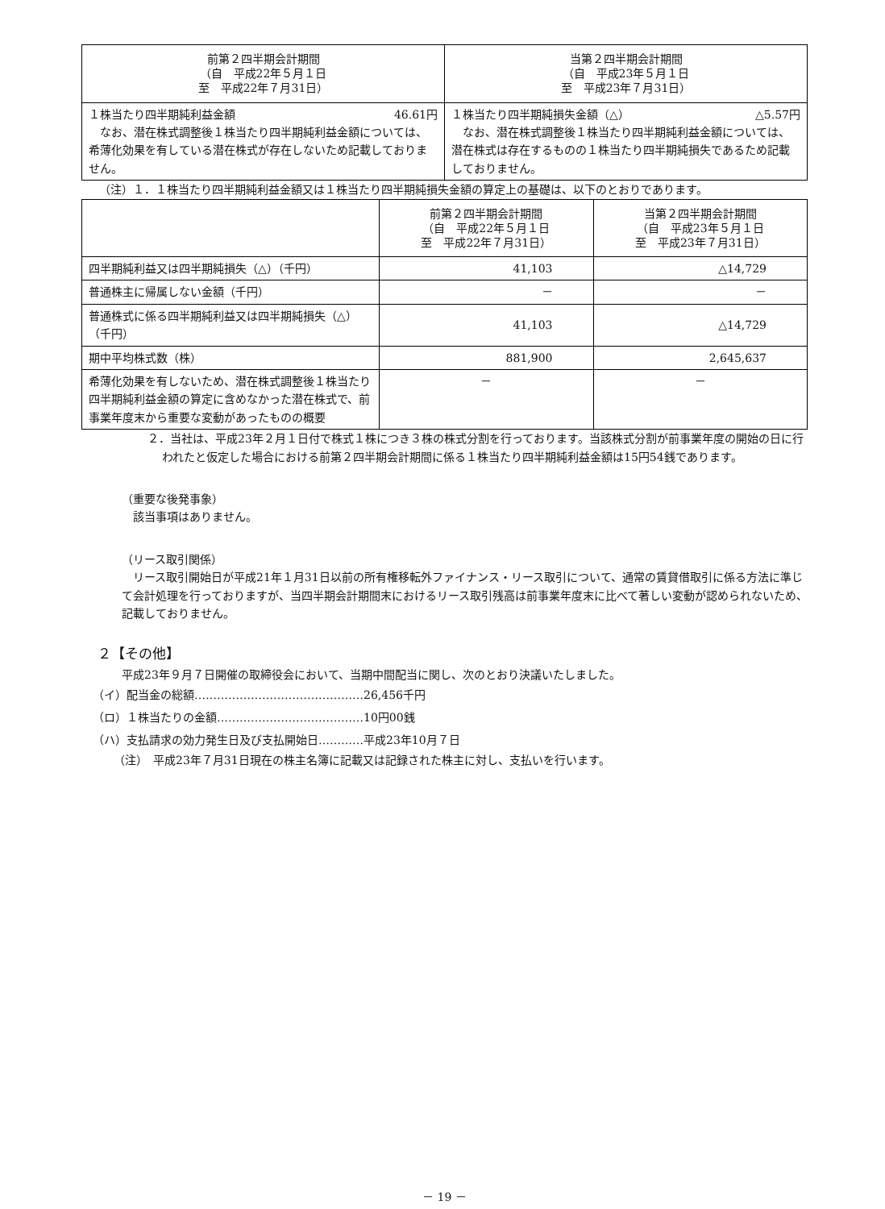| 前第２四半期会計期間 （自 平成22年５月１日 至 平成22年７月31日） | 当第２四半期会計期間 （自 平成23年５月１日 至 平成23年７月31日） |
| --- | --- |
| １株当たり四半期純利益金額 46.61円 なお、潜在株式調整後１株当たり四半期純利益金額については、希薄化効果を有している潜在株式が存在しないため記載しておりません。 | １株当たり四半期純損失金額（△） △5.57円 なお、潜在株式調整後１株当たり四半期純利益金額については、潜在株式は存在するものの１株当たり四半期純損失であるため記載しておりません。 |
（注）１．１株当たり四半期純利益金額又は１株当たり四半期純損失金額の算定上の基礎は、以下のとおりであります。
| | 前第２四半期会計期間 （自 平成22年５月１日 至 平成22年７月31日） | 当第２四半期会計期間 （自 平成23年５月１日 至 平成23年７月31日） |
| --- | --- | --- |
| 四半期純利益又は四半期純損失（△）（千円） | 41,103 | △14,729 |
| 普通株主に帰属しない金額（千円） | － | － |
| 普通株式に係る四半期純利益又は四半期純損失（△）（千円） | 41,103 | △14,729 |
| 期中平均株式数（株） | 881,900 | 2,645,637 |
| 希薄化効果を有しないため、潜在株式調整後１株当たり四半期純利益金額の算定に含めなかった潜在株式で、前事業年度末から重要な変動があったものの概要 | － | － |
２．当社は、平成23年２月１日付で株式１株につき３株の株式分割を行っております。当該株式分割が前事業年度の開始の日に行われたと仮定した場合における前第２四半期会計期間に係る１株当たり四半期純利益金額は15円54銭であります。
（重要な後発事象）
該当事項はありません。
（リース取引関係）
リース取引開始日が平成21年１月31日以前の所有権移転外ファイナンス・リース取引について、通常の賃貸借取引に係る方法に準じて会計処理を行っておりますが、当四半期会計期間末におけるリース取引残高は前事業年度末に比べて著しい変動が認められないため、記載しておりません。
２【その他】
平成23年９月７日開催の取締役会において、当期中間配当に関し、次のとおり決議いたしました。
（イ）配当金の総額………………………………………26,456千円
（ロ）１株当たりの金額…………………………………10円00銭
（ハ）支払請求の効力発生日及び支払開始日…………平成23年10月７日
（注）　平成23年７月31日現在の株主名簿に記載又は記録された株主に対し、支払いを行います。
－ 19 －